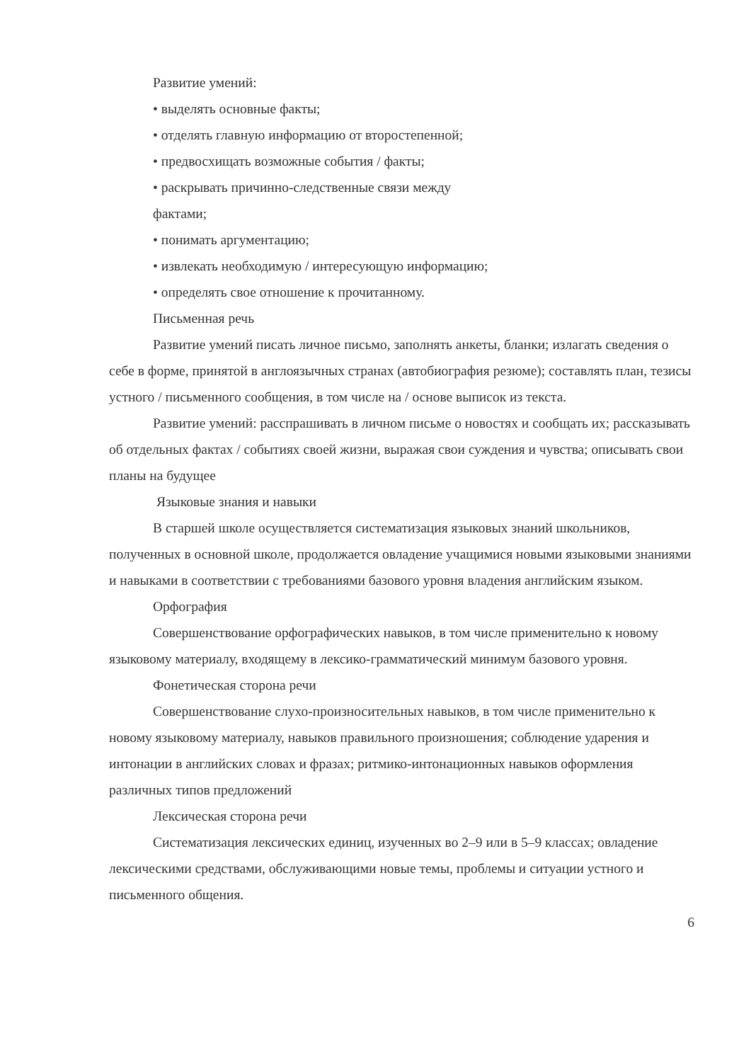Развитие умений:
• выделять основные факты;
• отделять главную информацию от второстепенной;
• предвосхищать возможные события / факты;
• раскрывать причинно-следственные связи между
фактами;
• понимать аргументацию;
• извлекать необходимую / интересующую информацию;
• определять свое отношение к прочитанному.
Письменная речь
Развитие умений писать личное письмо, заполнять анкеты, бланки; излагать сведения о себе в форме, принятой в англоязычных странах (автобиография резюме); составлять план, тезисы устного / письменного сообщения, в том числе на / основе выписок из текста.
Развитие умений: расспрашивать в личном письме о новостях и сообщать их; рассказывать об отдельных фактах / событиях своей жизни, выражая свои суждения и чувства; описывать свои планы на будущее
Языковые знания и навыки
В старшей школе осуществляется систематизация языковых знаний школьников, полученных в основной школе, продолжается овладение учащимися новыми языковыми знаниями и навыками в соответствии с требованиями базового уровня владения английским языком.
Орфография
Совершенствование орфографических навыков, в том числе применительно к новому языковому материалу, входящему в лексико-грамматический минимум базового уровня.
Фонетическая сторона речи
Совершенствование слухо-произносительных навыков, в том числе применительно к новому языковому материалу, навыков правильного произношения; соблюдение ударения и интонации в английских словах и фразах; ритмико-интонационных навыков оформления различных типов предложений
Лексическая сторона речи
Систематизация лексических единиц, изученных во 2–9 или в 5–9 классах; овладение лексическими средствами, обслуживающими новые темы, проблемы и ситуации устного и письменного общения.
6